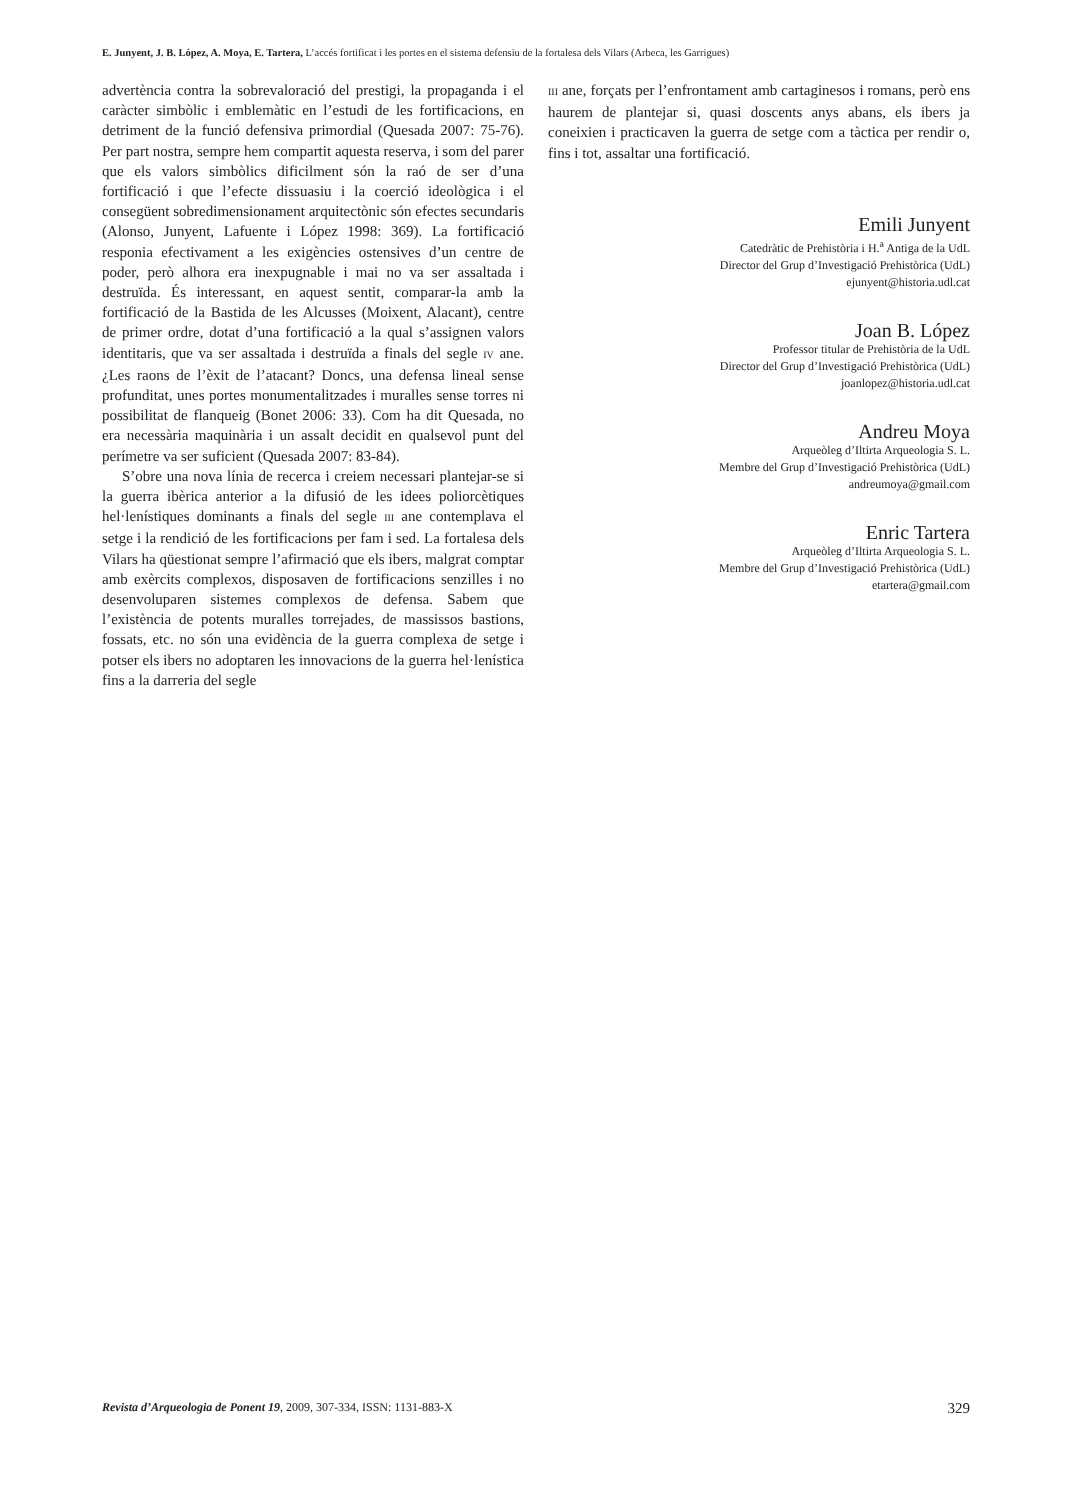E. Junyent, J. B. López, A. Moya, E. Tartera, L’accés fortificat i les portes en el sistema defensiu de la fortalesa dels Vilars (Arbeca, les Garrigues)
advertència contra la sobrevaloració del prestigi, la propaganda i el caràcter simbòlic i emblemàtic en l’estudi de les fortificacions, en detriment de la funció defensiva primordial (Quesada 2007: 75-76). Per part nostra, sempre hem compartit aquesta reserva, i som del parer que els valors simbòlics dificilment són la raó de ser d’una fortificació i que l’efecte dissuasiu i la coerció ideològica i el consegüent sobredimensionament arquitectònic són efectes secundaris (Alonso, Junyent, Lafuente i López 1998: 369). La fortificació responia efectivament a les exigències ostensives d’un centre de poder, però alhora era inexpugnable i mai no va ser assaltada i destruïda. És interessant, en aquest sentit, comparar-la amb la fortificació de la Bastida de les Alcusses (Moixent, Alacant), centre de primer ordre, dotat d’una fortificació a la qual s’assignen valors identitaris, que va ser assaltada i destruïda a finals del segle IV ane. ¿Les raons de l’èxit de l’atacant? Doncs, una defensa lineal sense profunditat, unes portes monumentalitzades i muralles sense torres ni possibilitat de flanqueig (Bonet 2006: 33). Com ha dit Quesada, no era necessària maquinària i un assalt decidit en qualsevol punt del perímetre va ser suficient (Quesada 2007: 83-84).
S’obre una nova línia de recerca i creiem necessari plantejar-se si la guerra ibèrica anterior a la difusió de les idees poliorcètiques hel·lenístiques dominants a finals del segle III ane contemplava el setge i la rendició de les fortificacions per fam i sed. La fortalesa dels Vilars ha qüestionat sempre l’afirmació que els ibers, malgrat comptar amb exèrcits complexos, disposaven de fortificacions senzilles i no desenvoluparen sistemes complexos de defensa. Sabem que l’existència de potents muralles torrejades, de massissos bastions, fossats, etc. no són una evidència de la guerra complexa de setge i potser els ibers no adoptaren les innovacions de la guerra hel·lenística fins a la darreria del segle
III ane, forçats per l’enfrontament amb cartaginesos i romans, però ens haurem de plantejar si, quasi doscents anys abans, els ibers ja coneixien i practicaven la guerra de setge com a tàctica per rendir o, fins i tot, assaltar una fortificació.
Emili Junyent
Catedràtic de Prehistòria i H.<sup>a</sup> Antiga de la UdL
Director del Grup d’Investigació Prehistòrica (UdL)
ejunyent@historia.udl.cat
Joan B. López
Professor titular de Prehistòria de la UdL
Director del Grup d’Investigació Prehistòrica (UdL)
joanlopez@historia.udl.cat
Andreu Moya
Arqueòleg d’Iltirta Arqueologia S. L.
Membre del Grup d’Investigació Prehistòrica (UdL)
andreumoya@gmail.com
Enric Tartera
Arqueòleg d’Iltirta Arqueologia S. L.
Membre del Grup d’Investigació Prehistòrica (UdL)
etartera@gmail.com
Revista d’Arqueologia de Ponent 19, 2009, 307-334, ISSN: 1131-883-X 329